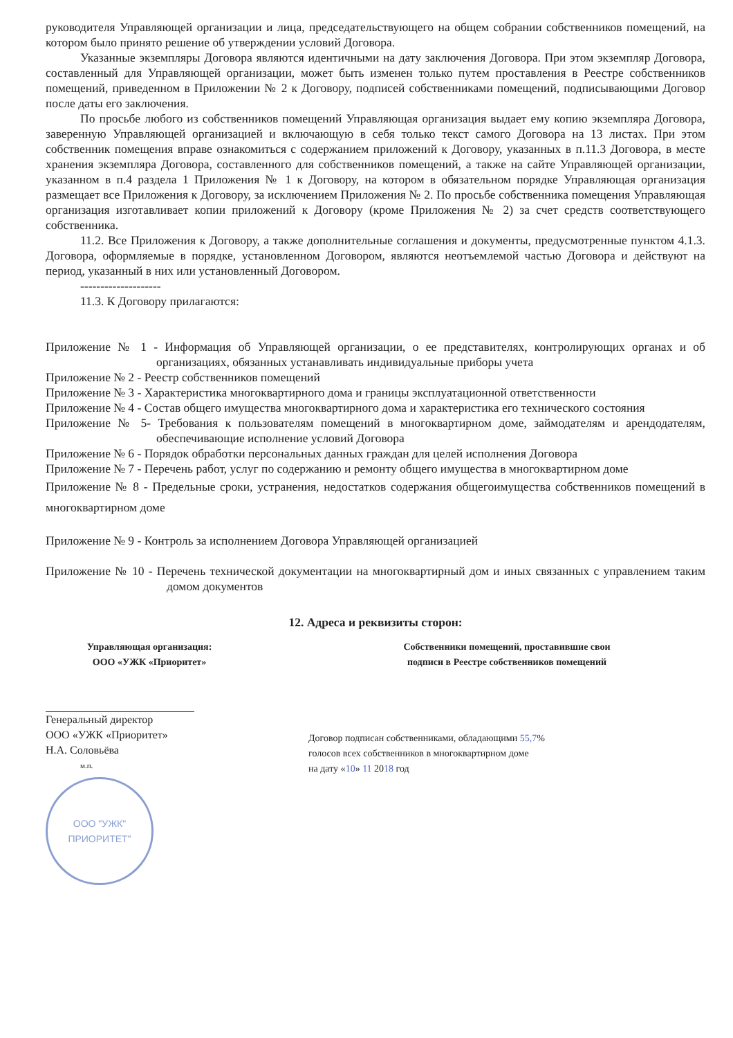руководителя Управляющей организации и лица, председательствующего на общем собрании собственников помещений, на котором было принято решение об утверждении условий Договора.
Указанные экземпляры Договора являются идентичными на дату заключения Договора. При этом экземпляр Договора, составленный для Управляющей организации, может быть изменен только путем проставления в Реестре собственников помещений, приведенном в Приложении № 2 к Договору, подписей собственниками помещений, подписывающими Договор после даты его заключения.
По просьбе любого из собственников помещений Управляющая организация выдает ему копию экземпляра Договора, заверенную Управляющей организацией и включающую в себя только текст самого Договора на 13 листах. При этом собственник помещения вправе ознакомиться с содержанием приложений к Договору, указанных в п.11.3 Договора, в месте хранения экземпляра Договора, составленного для собственников помещений, а также на сайте Управляющей организации, указанном в п.4 раздела 1 Приложения № 1 к Договору, на котором в обязательном порядке Управляющая организация размещает все Приложения к Договору, за исключением Приложения № 2. По просьбе собственника помещения Управляющая организация изготавливает копии приложений к Договору (кроме Приложения № 2) за счет средств соответствующего собственника.
11.2. Все Приложения к Договору, а также дополнительные соглашения и документы, предусмотренные пунктом 4.1.3. Договора, оформляемые в порядке, установленном Договором, являются неотъемлемой частью Договора и действуют на период, указанный в них или установленный Договором.
--------------------
11.3. К Договору прилагаются:
Приложение № 1 - Информация об Управляющей организации, о ее представителях, контролирующих органах и об организациях, обязанных устанавливать индивидуальные приборы учета
Приложение № 2 - Реестр собственников помещений
Приложение № 3 - Характеристика многоквартирного дома и границы эксплуатационной ответственности
Приложение № 4 - Состав общего имущества многоквартирного дома и характеристика его технического состояния
Приложение № 5- Требования к пользователям помещений в многоквартирном доме, займодателям и арендодателям, обеспечивающие исполнение условий Договора
Приложение № 6 - Порядок обработки персональных данных граждан для целей исполнения Договора
Приложение № 7 - Перечень работ, услуг по содержанию и ремонту общего имущества в многоквартирном доме
Приложение № 8 - Предельные сроки, устранения, недостатков содержания общегоимущества собственников помещений в многоквартирном доме
Приложение № 9 - Контроль за исполнением Договора Управляющей организацией
Приложение № 10 - Перечень технической документации на многоквартирный дом и иных связанных с управлением таким домом документов
12. Адреса и реквизиты сторон:
Управляющая организация:
ООО «УЖК «Приоритет»
Генеральный директор
ООО «УЖК «Приоритет»
Н.А. Соловьёва
м.п.
ООО "УЖК"
ПРИОРИТЕТ"
Собственники помещений, проставившие свои
подписи в Реестре собственников помещений
Договор подписан собственниками, обладающими 55,7%
голосов всех собственников в многоквартирном доме
на дату «10» 11 2018 год